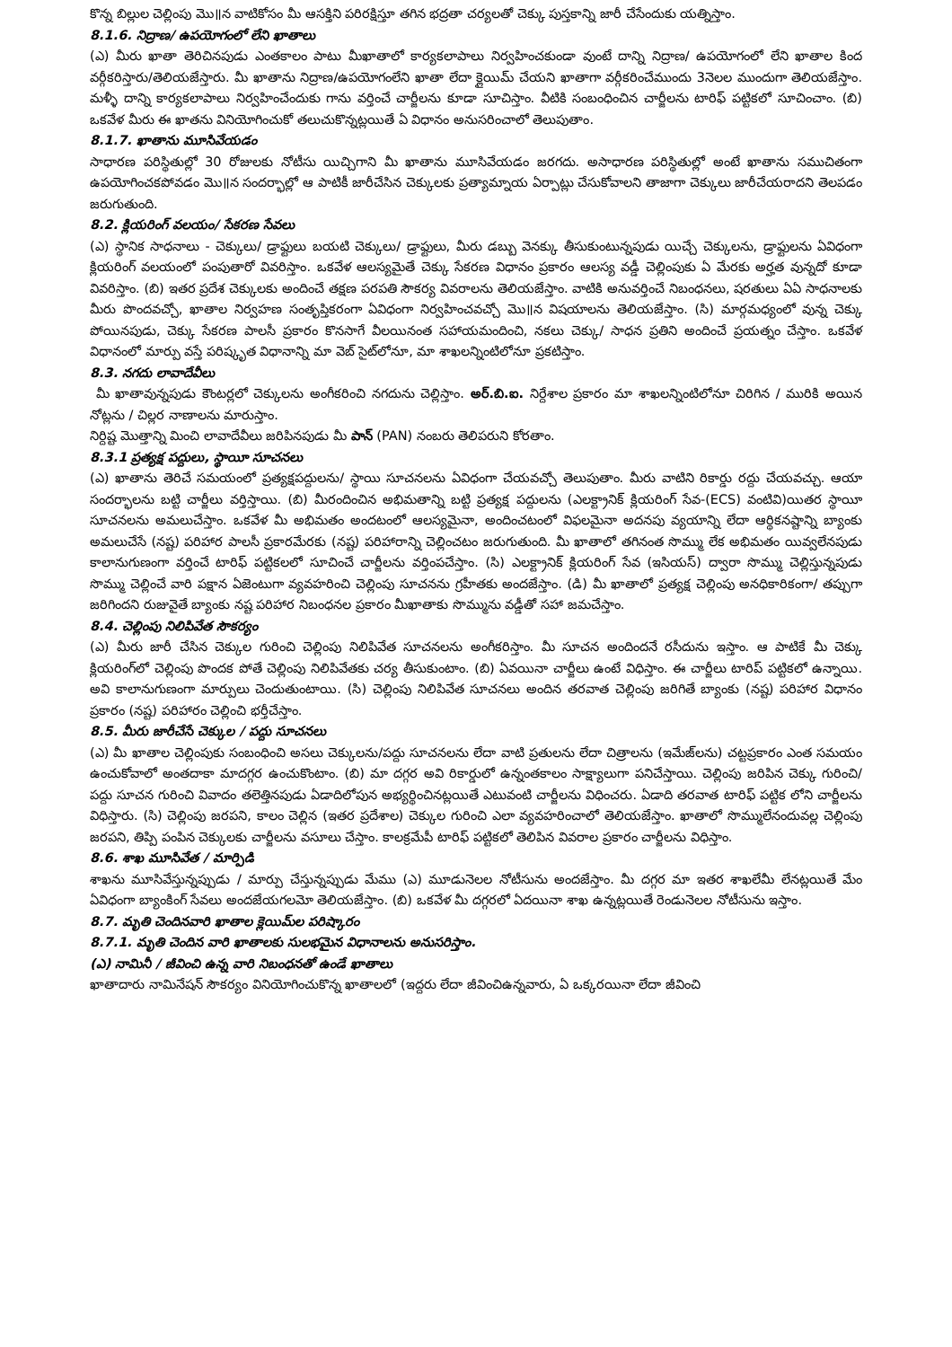కొన్న బిల్లుల చెల్లింపు మొ॥న వాటికోసం మీ ఆసక్తిని పరిరక్షిస్తూ తగిన భద్రతా చర్యలతో చెక్కు పుస్తకాన్ని జారీ చేసేందుకు యత్నిస్తాం.
8.1.6. నిద్రాణ/ ఉపయోగంలో లేని ఖాతాలు
(ఎ) మీరు ఖాతా తెరిచినపుడు ఎంతకాలం పాటు మీఖాతాలో కార్యకలాపాలు నిర్వహించకుండా వుంటే దాన్ని నిద్రాణ/ ఉపయోగంలో లేని ఖాతాల కింద వర్గీకరిస్తారు/తెలియజేస్తారు. మీ ఖాతాను నిద్రాణ/ఉపయోగంలేని ఖాతా లేదా క్లైయిమ్ చేయని ఖాతాగా వర్గీకరించేముందు 3నెలల ముందుగా తెలియజేస్తాం. మళ్ళీ దాన్ని కార్యకలాపాలు నిర్వహించేందుకు గాను వర్తించే చార్జీలను కూడా సూచిస్తాం. వీటికి సంబంధించిన చార్జీలను టారిఫ్ పట్టికలో సూచించాం. (బి) ఒకవేళ మీరు ఈ ఖాతను వినియోగించుకో తలుచుకొన్నట్లయితే ఏ విధానం అనుసరించాలో తెలుపుతాం.
8.1.7. ఖాతాను మూసివేయడం
సాధారణ పరిస్థితుల్లో 30 రోజులకు నోటీసు యిచ్చిగాని మీ ఖాతాను మూసివేయడం జరగదు. అసాధారణ పరిస్థితుల్లో అంటే ఖాతాను సముచితంగా ఉపయోగించకపోవడం మొ॥న సందర్భాల్లో ఆ పాటికీ జారీచేసిన చెక్కులకు ప్రత్యామ్నాయ ఏర్పాట్లు చేసుకోవాలని తాజాగా చెక్కులు జారీచేయరాదని తెలపడం జరుగుతుంది.
8.2. క్లియరింగ్ వలయం/ సేకరణ సేవలు
(ఎ) స్థానిక సాధనాలు - చెక్కులు/ డ్రాఫ్టులు బయటి చెక్కులు/ డ్రాఫ్టులు, మీరు డబ్బు వెనక్కు తీసుకుంటున్నపుడు యిచ్చే చెక్కులను, డ్రాఫ్టులను ఏవిధంగా క్లియరింగ్ వలయంలో పంపుతారో వివరిస్తాం. ఒకవేళ ఆలస్యమైతే చెక్కు సేకరణ విధానం ప్రకారం ఆలస్య వడ్డీ చెల్లింపుకు ఏ మేరకు అర్హత వున్నదో కూడా వివరిస్తాం. (బి) ఇతర ప్రదేశ చెక్కులకు అందించే తక్షణ పరపతి సౌకర్య వివరాలను తెలియజేస్తాం. వాటికి అనువర్తించే నిబంధనలు, షరతులు ఏఏ సాధనాలకు మీరు పొందవచ్చో, ఖాతాల నిర్వహణ సంతృప్తికరంగా ఏవిధంగా నిర్వహించవచ్చో మొ॥న విషయాలను తెలియజేస్తాం. (సి) మార్గమధ్యంలో వున్న చెక్కు పోయినపుడు, చెక్కు సేకరణ పాలసీ ప్రకారం కొనసాగే వీలయినంత సహాయమందించి, నకలు చెక్కు/ సాధన ప్రతిని అందించే ప్రయత్నం చేస్తాం. ఒకవేళ విధానంలో మార్పు వస్తే పరిష్కృత విధానాన్ని మా వెబ్ సైట్‌లోనూ, మా శాఖలన్నింటిలోనూ ప్రకటిస్తాం.
8.3. నగదు లావాదేవీలు
మీ ఖాతావున్నపుడు కౌంటర్లలో చెక్కులను అంగీకరించి నగదును చెల్లిస్తాం. అర్.బి.ఐ. నిర్దేశాల ప్రకారం మా శాఖలన్నింటిలోనూ చిరిగిన / మురికి అయిన నోట్లను / చిల్లర నాణాలను మారుస్తాం.
నిర్దిష్ట మొత్తాన్ని మించి లావాదేవీలు జరిపినపుడు మీ పాన్ (PAN) నంబరు తెలిపరుని కోరతాం.
8.3.1 ప్రత్యక్ష పద్దులు, స్థాయీ సూచనలు
(ఎ) ఖాతాను తెరిచే సమయంలో ప్రత్యక్షపద్దులను/ స్థాయి సూచనలను ఏవిధంగా చేయవచ్చో తెలుపుతాం. మీరు వాటిని రికార్డు రద్దు చేయవచ్చు. ఆయా సందర్భాలను బట్టి చార్జీలు వర్తిస్తాయి. (బి) మీరందించిన అభిమతాన్ని బట్టి ప్రత్యక్ష పద్దులను (ఎలక్ట్రానిక్ క్లియరింగ్ సేవ-(ECS) వంటివి)యితర స్థాయీ సూచనలను అమలుచేస్తాం. ఒకవేళ మీ అభిమతం అందటంలో ఆలస్యమైనా, అందించటంలో విఫలమైనా అదనపు వ్యయాన్ని లేదా ఆర్థికనష్టాన్ని బ్యాంకు అమలుచేసే (నష్ట) పరిహార పాలసీ ప్రకారమేరకు (నష్ట) పరిహారాన్ని చెల్లించటం జరుగుతుంది. మీ ఖాతాలో తగినంత సొమ్ము లేక అభిమతం యివ్వలేనపుడు కాలానుగుణంగా వర్తించే టారిఫ్ పట్టికలలో సూచించే చార్జీలను వర్తింపచేస్తాం. (సి) ఎలక్ట్రానిక్ క్లియరింగ్ సేవ (ఇసియస్) ద్వారా సొమ్ము చెల్లిస్తున్నపుడు సొమ్ము చెల్లించే వారి పక్షాన ఏజెంటుగా వ్యవహరించి చెల్లింపు సూచనను గ్రహీతకు అందజేస్తాం. (డి) మీ ఖాతాలో ప్రత్యక్ష చెల్లింపు అనధికారికంగా/ తప్పుగా జరిగిందని రుజువైతే బ్యాంకు నష్ట పరిహార నిబంధనల ప్రకారం మీఖాతాకు సొమ్మును వడ్డీతో సహా జమచేస్తాం.
8.4. చెల్లింపు నిలిపివేత సౌకర్యం
(ఎ) మీరు జారీ చేసిన చెక్కుల గురించి చెల్లింపు నిలిపివేత సూచనలను అంగీకరిస్తాం. మీ సూచన అందిందనే రసీదును ఇస్తాం. ఆ పాటికే మీ చెక్కు క్లియరింగ్‌లో చెల్లింపు పొందక పోతే చెల్లింపు నిలిపివేతకు చర్య తీసుకుంటాం. (బి) ఏవయినా చార్జీలు ఉంటే విధిస్తాం. ఈ చార్జీలు టారిప్ పట్టికలో ఉన్నాయి. అవి కాలానుగుణంగా మార్పులు చెందుతుంటాయి. (సి) చెల్లింపు నిలిపివేత సూచనలు అందిన తరవాత చెల్లింపు జరిగితే బ్యాంకు (నష్ట) పరిహార విధానం ప్రకారం (నష్ట) పరిహారం చెల్లించి భర్తీచేస్తాం.
8.5. మీరు జారీచేసే చెక్కుల / పద్దు సూచనలు
(ఎ) మీ ఖాతాల చెల్లింపుకు సంబంధించి అసలు చెక్కులను/పద్దు సూచనలను లేదా వాటి ప్రతులను లేదా చిత్రాలను (ఇమేజ్‌లను) చట్టప్రకారం ఎంత సమయం ఉంచుకోవాలో అంతదాకా మాదగ్గర ఉంచుకొంటాం. (బి) మా దగ్గర అవి రికార్డులో ఉన్నంతకాలం సాక్ష్యాలుగా పనిచేస్తాయి. చెల్లింపు జరిపిన చెక్కు గురించి/పద్దు సూచన గురించి వివాదం తలెత్తినపుడు ఏడాదిలోపున అభ్యర్థించినట్లయితే ఎటువంటి చార్జీలను విధించరు. ఏడాది తరవాత టారిఫ్ పట్టిక లోని చార్జీలను విధిస్తారు. (సి) చెల్లింపు జరపని, కాలం చెల్లిన (ఇతర ప్రదేశాల) చెక్కుల గురించి ఎలా వ్యవహరించాలో తెలియజేస్తాం. ఖాతాలో సొమ్ములేనందువల్ల చెల్లింపు జరపని, తిప్పి పంపిన చెక్కులకు చార్జీలను వసూలు చేస్తాం. కాలక్రమేపీ టారిఫ్ పట్టికలో తెలిపిన వివరాల ప్రకారం చార్జీలను విధిస్తాం.
8.6. శాఖ మూసివేత / మార్పిడి
శాఖను మూసివేస్తున్నప్పుడు / మార్పు చేస్తున్నప్పుడు మేము (ఎ) మూడునెలల నోటీసును అందజేస్తాం. మీ దగ్గర మా ఇతర శాఖలేమీ లేనట్లయితే మేం ఏవిధంగా బ్యాంకింగ్ సేవలు అందజేయగలమో తెలియజేస్తాం. (బి) ఒకవేళ మీ దగ్గరలో ఏదయినా శాఖ ఉన్నట్లయితే రెండునెలల నోటీసును ఇస్తాం.
8.7. మృతి చెందినవారి ఖాతాల క్లెయిమ్‌ల పరిష్కారం
8.7.1. మృతి చెందిన వారి ఖాతాలకు సులభమైన విధానాలను అనుసరిస్తాం.
(ఎ) నామినీ / జీవించి ఉన్న వారి నిబంధనతో ఉండే ఖాతాలు
ఖాతాదారు నామినేషన్ సౌకర్యం వినియోగించుకొన్న ఖాతాలలో (ఇద్దరు లేదా జీవించిఉన్నవారు, ఏ ఒక్కరయినా లేదా జీవించి